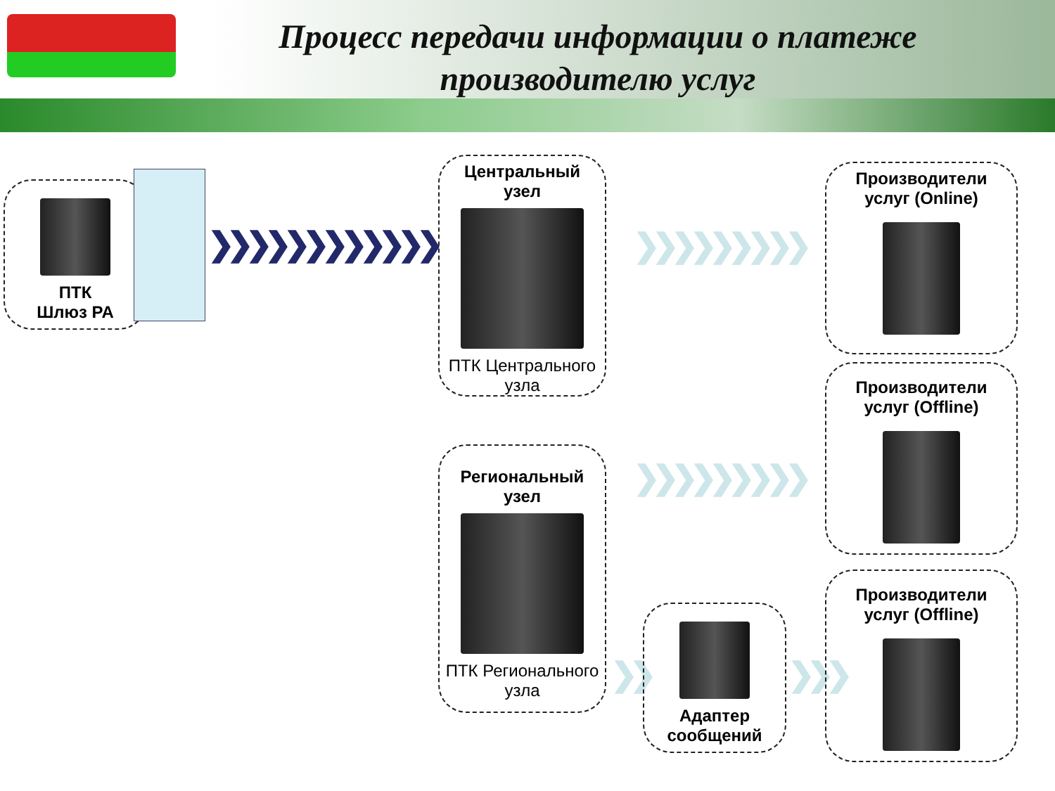Процесс передачи информации о платеже
производителю услуг
ПТК
Шлюз РА
❯❯❯❯❯❯❯❯❯❯❯❯
Центральный
узел
ПТК Центрального
узла
❯❯❯❯❯❯❯❯❯
Региональный
узел
ПТК Регионального
узла
❯❯❯❯❯❯❯❯❯
❯❯
Адаптер
сообщений
❯❯❯
Производители
услуг (Online)
Производители
услуг (Offline)
Производители
услуг (Offline)